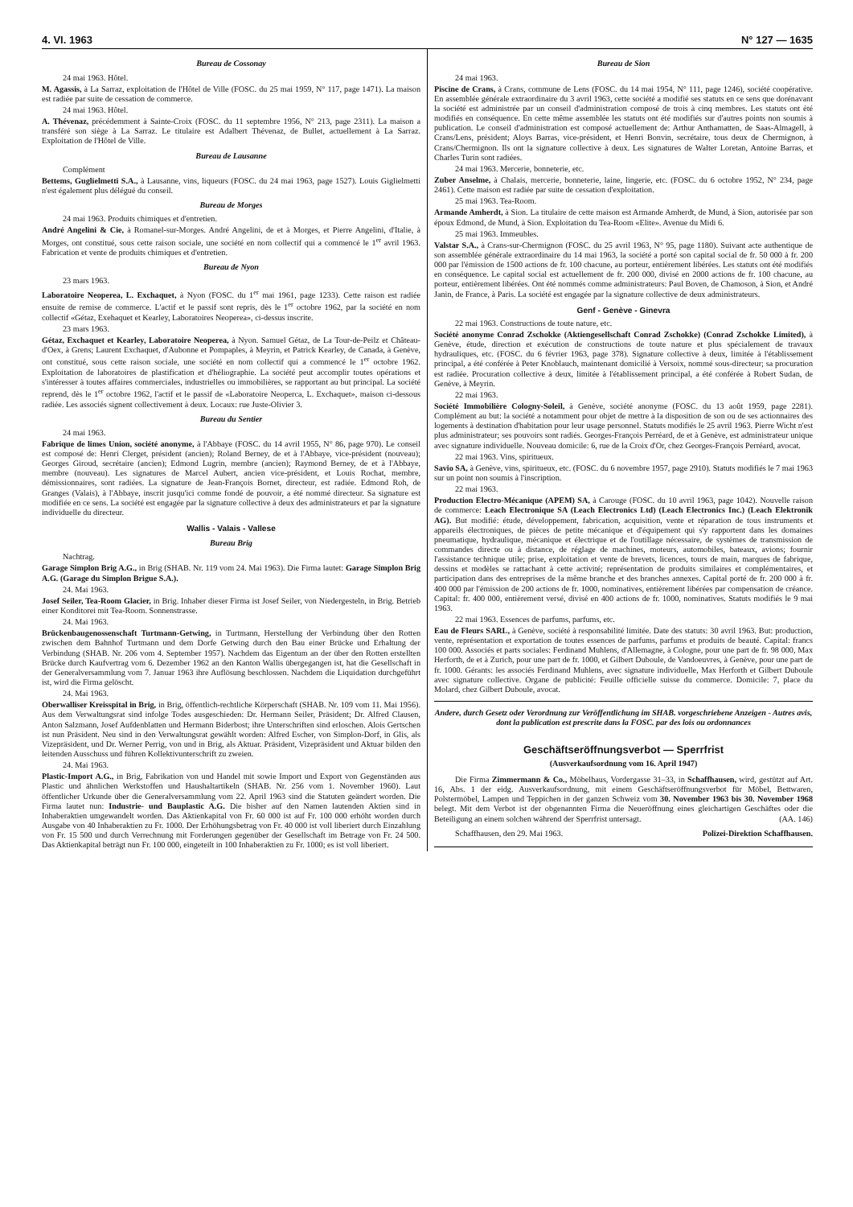4. VI. 1963 N° 127 — 1635
Bureau de Cossonay
24 mai 1963. Hôtel.
M. Agassis, à La Sarraz, exploitation de l'Hôtel de Ville (FOSC. du 25 mai 1959, N° 117, page 1471). La maison est radiée par suite de cessation de commerce.
24 mai 1963. Hôtel.
A. Thévenaz, précédemment à Sainte-Croix (FOSC. du 11 septembre 1956, N° 213, page 2311). La maison a transféré son siège à La Sarraz. Le titulaire est Adalbert Thévenaz, de Bullet, actuellement à La Sarraz. Exploitation de l'Hôtel de Ville.
Bureau de Lausanne
Complément
Bettems, Guglielmetti S.A., à Lausanne, vins, liqueurs (FOSC. du 24 mai 1963, page 1527). Louis Giglielmetti n'est également plus délégué du conseil.
Bureau de Morges
24 mai 1963. Produits chimiques et d'entretien.
André Angelini & Cie, à Romanel-sur-Morges. André Angelini, de et à Morges, et Pierre Angelini, d'Italie, à Morges, ont constitué, sous cette raison sociale, une société en nom collectif qui a commencé le 1<sup>er</sup> avril 1963. Fabrication et vente de produits chimiques et d'entretien.
Bureau de Nyon
23 mars 1963.
Laboratoire Neoperea, L. Exchaquet, à Nyon (FOSC. du 1<sup>er</sup> mai 1961, page 1233). Cette raison est radiée ensuite de remise de commerce. L'actif et le passif sont repris, dès le 1<sup>er</sup> octobre 1962, par la société en nom collectif «Gétaz, Exehaquet et Kearley, Laboratoires Neoperea», ci-dessus inscrite.
23 mars 1963.
Gétaz, Exchaquet et Kearley, Laboratoire Neoperea, à Nyon. Samuel Gétaz, de La Tour-de-Peilz et Château-d'Oex, à Grens; Laurent Exchaquet, d'Aubonne et Pompaples, à Meyrin, et Patrick Kearley, de Canada, à Genève, ont constitué, sous cette raison sociale, une société en nom collectif qui a commencé le 1<sup>er</sup> octobre 1962. Exploitation de laboratoires de plastification et d'héliographie. La société peut accomplir toutes opérations et s'intéresser à toutes affaires commerciales, industrielles ou immobilières, se rapportant au but principal. La société reprend, dès le 1<sup>er</sup> octobre 1962, l'actif et le passif de «Laboratoire Neoperca, L. Exchaquet», maison ci-dessous radiée. Les associés signent collectivement à deux. Locaux: rue Juste-Olivier 3.
Bureau du Sentier
24 mai 1963.
Fabrique de limes Union, société anonyme, à l'Abbaye (FOSC. du 14 avril 1955, N° 86, page 970). Le conseil est composé de: Henri Clerget, président (ancien); Roland Berney, de et à l'Abbaye, vice-président (nouveau); Georges Giroud, secrétaire (ancien); Edmond Lugrin, membre (ancien); Raymond Berney, de et à l'Abbaye, membre (nouveau). Les signatures de Marcel Aubert, ancien vice-président, et Louis Rochat, membre, démissionnaires, sont radiées. La signature de Jean-François Bornet, directeur, est radiée. Edmond Roh, de Granges (Valais), à l'Abbaye, inscrit jusqu'ici comme fondé de pouvoir, a été nommé directeur. Sa signature est modifiée en ce sens. La société est engagée par la signature collective à deux des administrateurs et par la signature individuelle du directeur.
Wallis - Valais - Vallese
Bureau Brig
Nachtrag.
Garage Simplon Brig A.G., in Brig (SHAB. Nr. 119 vom 24. Mai 1963). Die Firma lautet: Garage Simplon Brig A.G. (Garage du Simplon Brigue S.A.).
24. Mai 1963.
Josef Seiler, Tea-Room Glacier, in Brig. Inhaber dieser Firma ist Josef Seiler, von Niedergesteln, in Brig. Betrieb einer Konditorei mit Tea-Room. Sonnenstrasse.
24. Mai 1963.
Brückenbaugenossenschaft Turtmann-Getwing, in Turtmann, Herstellung der Verbindung über den Rotten zwischen dem Bahnhof Turtmann und dem Dorfe Getwing durch den Bau einer Brücke und Erhaltung der Verbindung (SHAB. Nr. 206 vom 4. September 1957). Nachdem das Eigentum an der über den Rotten erstellten Brücke durch Kaufvertrag vom 6. Dezember 1962 an den Kanton Wallis übergegangen ist, hat die Gesellschaft in der Generalversammlung vom 7. Januar 1963 ihre Auflösung beschlossen. Nachdem die Liquidation durchgeführt ist, wird die Firma gelöscht.
24. Mai 1963.
Oberwalliser Kreisspital in Brig, in Brig, öffentlich-rechtliche Körperschaft (SHAB. Nr. 109 vom 11. Mai 1956). Aus dem Verwaltungsrat sind infolge Todes ausgeschieden: Dr. Hermann Seiler, Präsident; Dr. Alfred Clausen, Anton Salzmann, Josef Aufdenblatten und Hermann Biderbost; ihre Unterschriften sind erloschen. Alois Gertschen ist nun Präsident. Neu sind in den Verwaltungsrat gewählt worden: Alfred Escher, von Simplon-Dorf, in Glis, als Vizepräsident, und Dr. Werner Perrig, von und in Brig, als Aktuar. Präsident, Vizepräsident und Aktuar bilden den leitenden Ausschuss und führen Kollektivunterschrift zu zweien.
24. Mai 1963.
Plastic-Import A.G., in Brig, Fabrikation von und Handel mit sowie Import und Export von Gegenständen aus Plastic und ähnlichen Werkstoffen und Haushaltartikeln (SHAB. Nr. 256 vom 1. November 1960). Laut öffentlicher Urkunde über die Generalversammlung vom 22. April 1963 sind die Statuten geändert worden. Die Firma lautet nun: Industrie- und Bauplastic A.G. Die bisher auf den Namen lautenden Aktien sind in Inhaberaktien umgewandelt worden. Das Aktienkapital von Fr. 60 000 ist auf Fr. 100 000 erhöht worden durch Ausgabe von 40 Inhaberaktien zu Fr. 1000. Der Erhöhungsbetrag von Fr. 40 000 ist voll liberiert durch Einzahlung von Fr. 15 500 und durch Verrechnung mit Forderungen gegenüber der Gesellschaft im Betrage von Fr. 24 500. Das Aktienkapital beträgt nun Fr. 100 000, eingeteilt in 100 Inhaberaktien zu Fr. 1000; es ist voll liberiert.
Bureau de Sion
24 mai 1963.
Piscine de Crans, à Crans, commune de Lens (FOSC. du 14 mai 1954, N° 111, page 1246), société coopérative. En assemblée générale extraordinaire du 3 avril 1963, cette société a modifié ses statuts en ce sens que dorénavant la société est administrée par un conseil d'administration composé de trois à cinq membres. Les statuts ont été modifiés en conséquence. En cette même assemblée les statuts ont été modifiés sur d'autres points non soumis à publication. Le conseil d'administration est composé actuellement de: Arthur Anthamatten, de Saas-Almagell, à Crans/Lens, président; Aloys Barras, vice-président, et Henri Bonvin, secrétaire, tous deux de Chermignon, à Crans/Chermignon. Ils ont la signature collective à deux. Les signatures de Walter Loretan, Antoine Barras, et Charles Turin sont radiées.
24 mai 1963. Mercerie, bonneterie, etc.
Zuber Anselme, à Chalais, mercerie, bonneterie, laine, lingerie, etc. (FOSC. du 6 octobre 1952, N° 234, page 2461). Cette maison est radiée par suite de cessation d'exploitation.
25 mai 1963. Tea-Room.
Armande Amherdt, à Sion. La titulaire de cette maison est Armande Amherdt, de Mund, à Sion, autorisée par son époux Edmond, de Mund, à Sion. Exploitation du Tea-Room «Elite». Avenue du Midi 6.
25 mai 1963. Immeubles.
Valstar S.A., à Crans-sur-Chermignon (FOSC. du 25 avril 1963, N° 95, page 1180). Suivant acte authentique de son assemblée générale extraordinaire du 14 mai 1963, la société a porté son capital social de fr. 50 000 à fr. 200 000 par l'émission de 1500 actions de fr. 100 chacune, au porteur, entièrement libérées. Les statuts ont été modifiés en conséquence. Le capital social est actuellement de fr. 200 000, divisé en 2000 actions de fr. 100 chacune, au porteur, entièrement libérées. Ont été nommés comme administrateurs: Paul Boven, de Chamoson, à Sion, et André Janin, de France, à Paris. La société est engagée par la signature collective de deux administrateurs.
Genf - Genève - Ginevra
22 mai 1963. Constructions de toute nature, etc.
Société anonyme Conrad Zschokke (Aktiengesellschaft Conrad Zschokke) (Conrad Zschokke Limited), à Genève, étude, direction et exécution de constructions de toute nature et plus spécialement de travaux hydrauliques, etc. (FOSC. du 6 février 1963, page 378). Signature collective à deux, limitée à l'établissement principal, a été conférée à Peter Knoblauch, maintenant domicilié à Versoix, nommé sous-directeur; sa procuration est radiée. Procuration collective à deux, limitée à l'établissement principal, a été conférée à Robert Sudan, de Genève, à Meyrin.
22 mai 1963.
Société Immobilière Cologny-Soleil, à Genève, société anonyme (FOSC. du 13 août 1959, page 2281). Complément au but: la société a notamment pour objet de mettre à la disposition de son ou de ses actionnaires des logements à destination d'habitation pour leur usage personnel. Statuts modifiés le 25 avril 1963. Pierre Wicht n'est plus administrateur; ses pouvoirs sont radiés. Georges-François Perréard, de et à Genève, est administrateur unique avec signature individuelle. Nouveau domicile: 6, rue de la Croix d'Or, chez Georges-François Perréard, avocat.
22 mai 1963. Vins, spiritueux.
Savio SA, à Genève, vins, spiritueux, etc. (FOSC. du 6 novembre 1957, page 2910). Statuts modifiés le 7 mai 1963 sur un point non soumis à l'inscription.
22 mai 1963.
Production Electro-Mécanique (APEM) SA, à Carouge (FOSC. du 10 avril 1963, page 1042). Nouvelle raison de commerce: Leach Electronique SA (Leach Electronics Ltd) (Leach Electronics Inc.) (Leach Elektronik AG). But modifié: étude, développement, fabrication, acquisition, vente et réparation de tous instruments et appareils électroniques, de pièces de petite mécanique et d'équipement qui s'y rapportent dans les domaines pneumatique, hydraulique, mécanique et électrique et de l'outillage nécessaire, de systèmes de transmission de commandes directe ou à distance, de réglage de machines, moteurs, automobiles, bateaux, avions; fournir l'assistance technique utile; prise, exploitation et vente de brevets, licences, tours de main, marques de fabrique, dessins et modèles se rattachant à cette activité; représentation de produits similaires et complémentaires, et participation dans des entreprises de la même branche et des branches annexes. Capital porté de fr. 200 000 à fr. 400 000 par l'émission de 200 actions de fr. 1000, nominatives, entièrement libérées par compensation de créance. Capital: fr. 400 000, entièrement versé, divisé en 400 actions de fr. 1000, nominatives. Statuts modifiés le 9 mai 1963.
22 mai 1963. Essences de parfums, parfums, etc.
Eau de Fleurs SARL, à Genève, société à responsabilité limitée. Date des statuts: 30 avril 1963. But: production, vente, représentation et exportation de toutes essences de parfums, parfums et produits de beauté. Capital: francs 100 000. Associés et parts sociales: Ferdinand Muhlens, d'Allemagne, à Cologne, pour une part de fr. 98 000, Max Herforth, de et à Zurich, pour une part de fr. 1000, et Gilbert Duboule, de Vandoeuvres, à Genève, pour une part de fr. 1000. Gérants: les associés Ferdinand Muhlens, avec signature individuelle, Max Herforth et Gilbert Duboule avec signature collective. Organe de publicité: Feuille officielle suisse du commerce. Domicile: 7, place du Molard, chez Gilbert Duboule, avocat.
Andere, durch Gesetz oder Verordnung zur Veröffentlichung im SHAB. vorgeschriebene Anzeigen - Autres avis, dont la publication est prescrite dans la FOSC. par des lois ou ordonnances
Geschäftseröffnungsverbot — Sperrfrist
(Ausverkaufsordnung vom 16. April 1947)
Die Firma Zimmermann & Co., Möbelhaus, Vordergasse 31–33, in Schaffhausen, wird, gestützt auf Art. 16, Abs. 1 der eidg. Ausverkaufsordnung, mit einem Geschäftseröffnungsverbot für Möbel, Bettwaren, Polstermöbel, Lampen und Teppichen in der ganzen Schweiz vom 30. November 1963 bis 30. November 1968 belegt. Mit dem Verbot ist der obgenannten Firma die Neueröffnung eines gleichartigen Geschäftes oder die Beteiligung an einem solchen während der Sperrfrist untersagt. (AA. 146)
Schaffhausen, den 29. Mai 1963. Polizei-Direktion Schaffhausen.